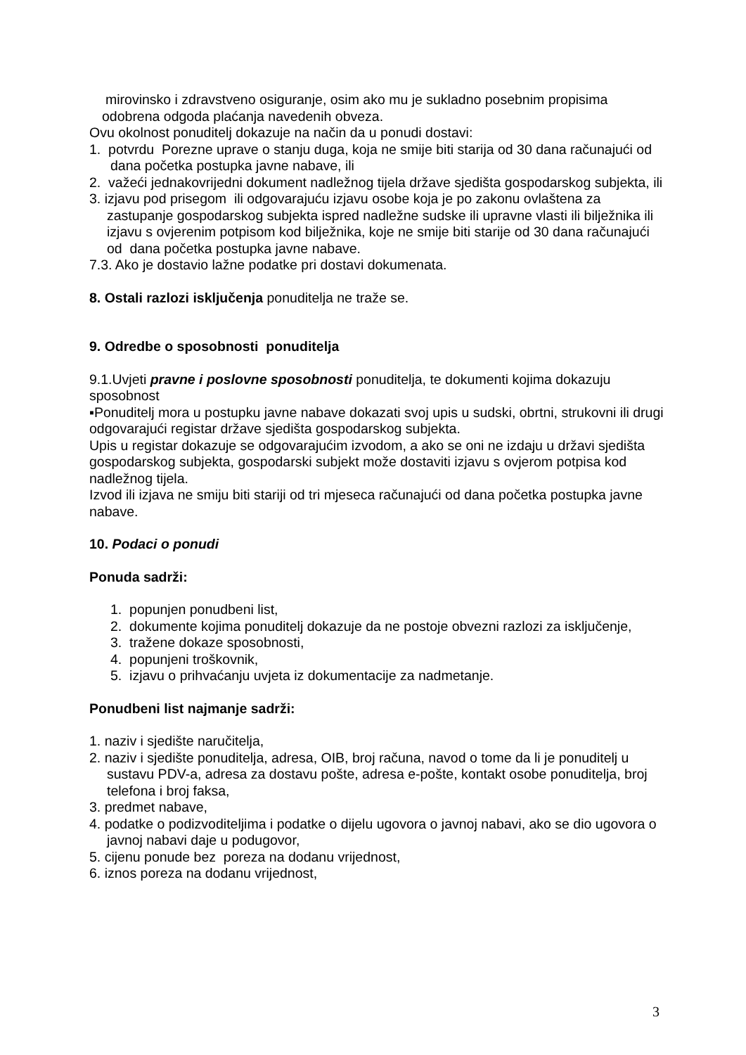mirovinsko i zdravstveno osiguranje, osim ako mu je sukladno posebnim propisima
odobrena odgoda plaćanja navedenih obveza.
Ovu okolnost ponuditelj dokazuje na način da u ponudi dostavi:
1. potvrdu Porezne uprave o stanju duga, koja ne smije biti starija od 30 dana računajući od dana početka postupka javne nabave, ili
2. važeći jednakovrijedni dokument nadležnog tijela države sjedišta gospodarskog subjekta, ili
3. izjavu pod prisegom ili odgovarajuću izjavu osobe koja je po zakonu ovlaštena za zastupanje gospodarskog subjekta ispred nadležne sudske ili upravne vlasti ili bilježnika ili izjavu s ovjerenim potpisom kod bilježnika, koje ne smije biti starije od 30 dana računajući od dana početka postupka javne nabave.
7.3. Ako je dostavio lažne podatke pri dostavi dokumenata.
8. Ostali razlozi isključenja ponuditelja ne traže se.
9. Odredbe o sposobnosti ponuditelja
9.1.Uvjeti pravne i poslovne sposobnosti ponuditelja, te dokumenti kojima dokazuju sposobnost
▪Ponuditelj mora u postupku javne nabave dokazati svoj upis u sudski, obrtni, strukovni ili drugi odgovarajući registar države sjedišta gospodarskog subjekta.
Upis u registar dokazuje se odgovarajućim izvodom, a ako se oni ne izdaju u državi sjedišta gospodarskog subjekta, gospodarski subjekt može dostaviti izjavu s ovjerom potpisa kod nadležnog tijela.
Izvod ili izjava ne smiju biti stariji od tri mjeseca računajući od dana početka postupka javne nabave.
10. Podaci o ponudi
Ponuda sadrži:
1. popunjen ponudbeni list,
2. dokumente kojima ponuditelj dokazuje da ne postoje obvezni razlozi za isključenje,
3. tražene dokaze sposobnosti,
4. popunjeni troškovnik,
5. izjavu o prihvaćanju uvjeta iz dokumentacije za nadmetanje.
Ponudbeni list najmanje sadrži:
1. naziv i sjedište naručitelja,
2. naziv i sjedište ponuditelja, adresa, OIB, broj računa, navod o tome da li je ponuditelj u sustavu PDV-a, adresa za dostavu pošte, adresa e-pošte, kontakt osobe ponuditelja, broj telefona i broj faksa,
3. predmet nabave,
4. podatke o podizvoditeljima i podatke o dijelu ugovora o javnoj nabavi, ako se dio ugovora o javnoj nabavi daje u podugovor,
5. cijenu ponude bez poreza na dodanu vrijednost,
6. iznos poreza na dodanu vrijednost,
3